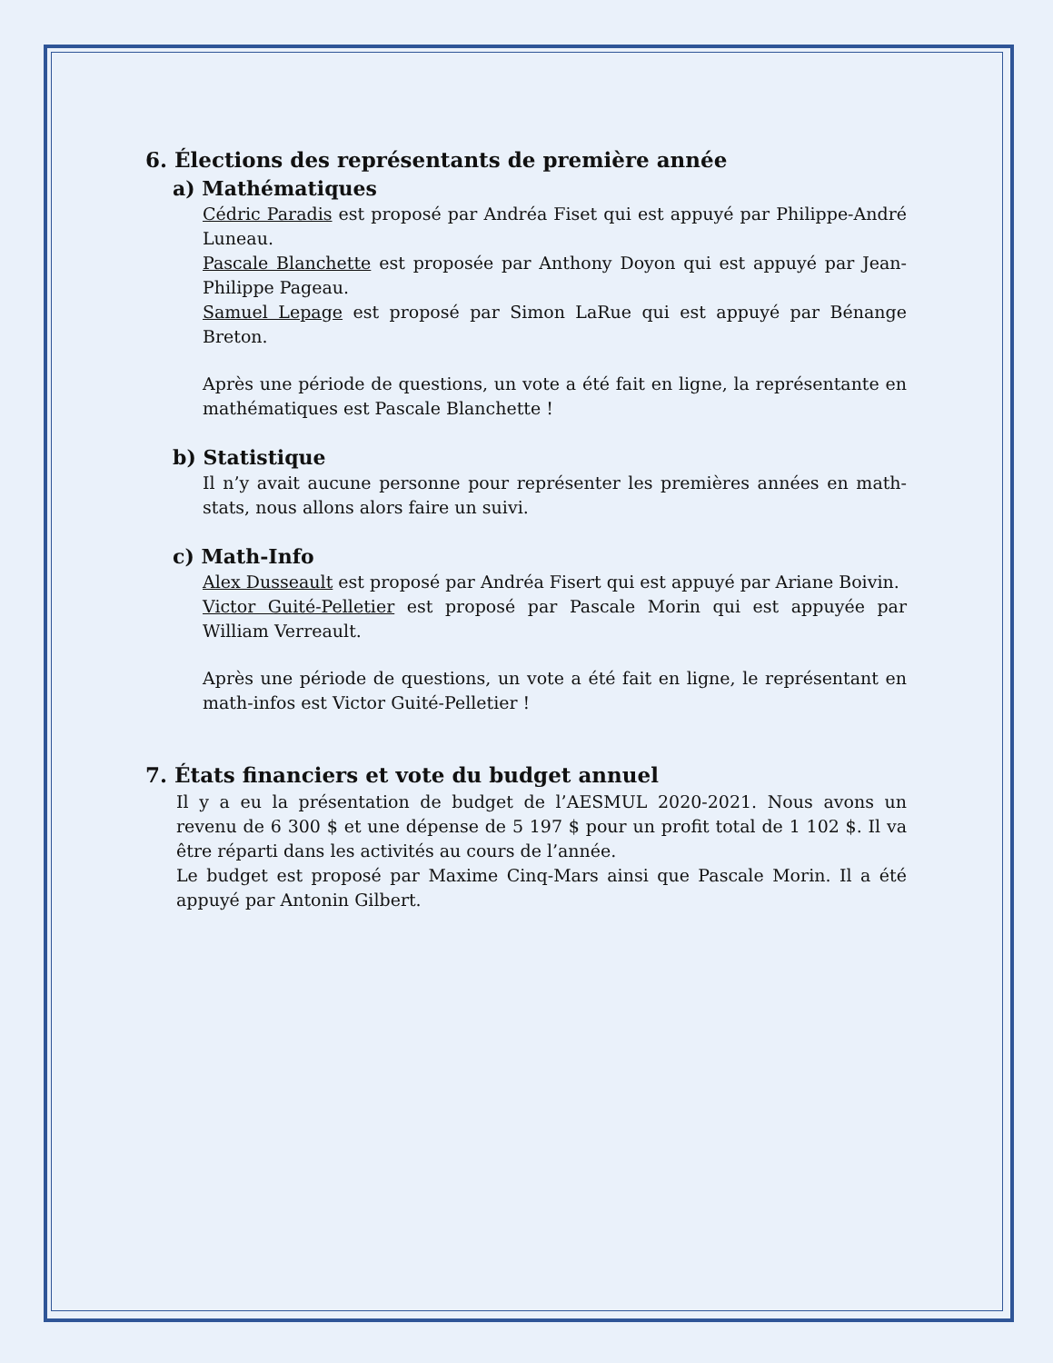6. Élections des représentants de première année
a) Mathématiques
Cédric Paradis est proposé par Andréa Fiset qui est appuyé par Philippe-André Luneau.
Pascale Blanchette est proposée par Anthony Doyon qui est appuyé par Jean-Philippe Pageau.
Samuel Lepage est proposé par Simon LaRue qui est appuyé par Bénange Breton.
Après une période de questions, un vote a été fait en ligne, la représentante en mathématiques est Pascale Blanchette !
b) Statistique
Il n’y avait aucune personne pour représenter les premières années en math-stats, nous allons alors faire un suivi.
c) Math-Info
Alex Dusseault est proposé par Andréa Fisert qui est appuyé par Ariane Boivin.
Victor Guité-Pelletier est proposé par Pascale Morin qui est appuyée par William Verreault.
Après une période de questions, un vote a été fait en ligne, le représentant en math-infos est Victor Guité-Pelletier !
7. États financiers et vote du budget annuel
Il y a eu la présentation de budget de l’AESMUL 2020-2021. Nous avons un revenu de 6 300 $ et une dépense de 5 197 $ pour un profit total de 1 102 $. Il va être réparti dans les activités au cours de l’année.
Le budget est proposé par Maxime Cinq-Mars ainsi que Pascale Morin. Il a été appuyé par Antonin Gilbert.